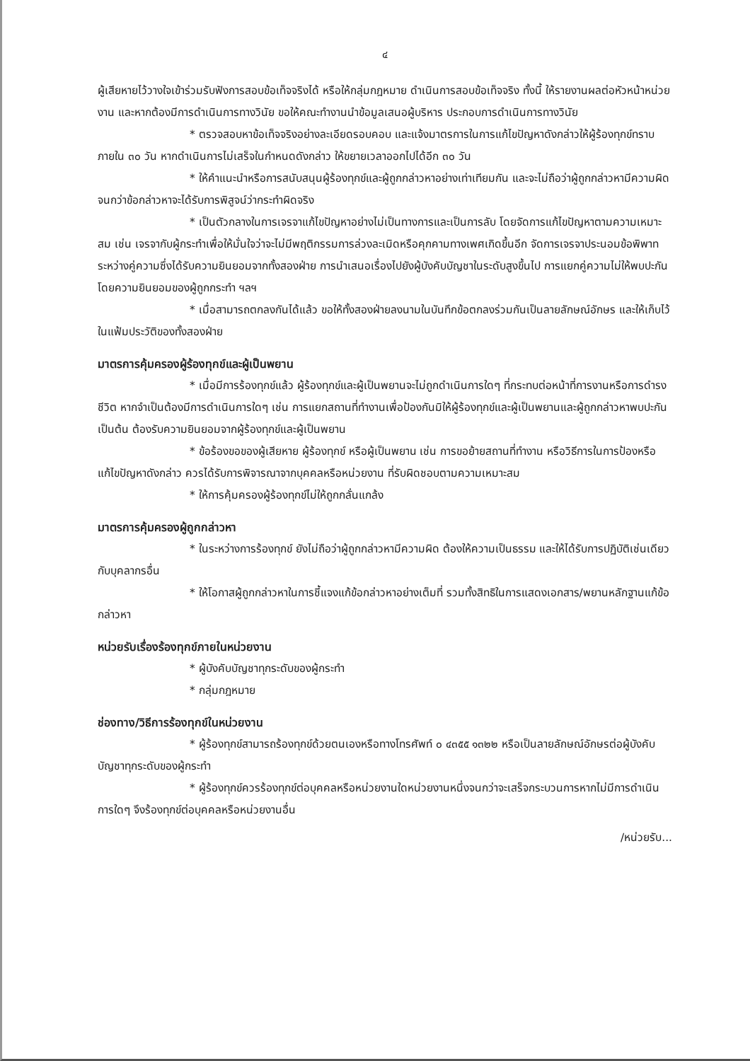๔
ผู้เสียหายไว้วางใจเข้าร่วมรับฟังการสอบข้อเท็จจริงได้ หรือให้กลุ่มกฎหมาย ดำเนินการสอบข้อเท็จจริง ทั้งนี้ ให้รายงานผลต่อหัวหน้าหน่วยงาน และหากต้องมีการดำเนินการทางวินัย ขอให้คณะทำงานนำข้อมูลเสนอผู้บริหาร ประกอบการดำเนินการทางวินัย
* ตรวจสอบหาข้อเท็จจริงอย่างละเอียดรอบคอบ และแจ้งมาตรการในการแก้ไขปัญหาดังกล่าวให้ผู้ร้องทุกข์ทราบภายใน ๓๐ วัน หากดำเนินการไม่เสร็จในกำหนดดังกล่าว ให้ขยายเวลาออกไปได้อีก ๓๐ วัน
* ให้คำแนะนำหรือการสนับสนุนผู้ร้องทุกข์และผู้ถูกกล่าวหาอย่างเท่าเทียมกัน และจะไม่ถือว่าผู้ถูกกล่าวหามีความผิด จนกว่าข้อกล่าวหาจะได้รับการพิสูจน์ว่ากระทำผิดจริง
* เป็นตัวกลางในการเจรจาแก้ไขปัญหาอย่างไม่เป็นทางการและเป็นการลับ โดยจัดการแก้ไขปัญหาตามความเหมาะสม เช่น เจรจากับผู้กระทำเพื่อให้มั่นใจว่าจะไม่มีพฤติกรรมการล่วงละเมิดหรือคุกคามทางเพศเกิดขึ้นอีก จัดการเจรจาประนอมข้อพิพาทระหว่างคู่ความซึ่งได้รับความยินยอมจากทั้งสองฝ่าย การนำเสนอเรื่องไปยังผู้บังคับบัญชาในระดับสูงขึ้นไป การแยกคู่ความไม่ให้พบปะกันโดยความยินยอมของผู้ถูกกระทำ ฯลฯ
* เมื่อสามารถตกลงกันได้แล้ว ขอให้ทั้งสองฝ่ายลงนามในบันทึกข้อตกลงร่วมกันเป็นลายลักษณ์อักษร และให้เก็บไว้ในแฟ้มประวัติของทั้งสองฝ่าย
มาตรการคุ้มครองผู้ร้องทุกข์และผู้เป็นพยาน
* เมื่อมีการร้องทุกข์แล้ว ผู้ร้องทุกข์และผู้เป็นพยานจะไม่ถูกดำเนินการใดๆ ที่กระทบต่อหน้าที่การงานหรือการดำรงชีวิต หากจำเป็นต้องมีการดำเนินการใดๆ เช่น การแยกสถานที่ทำงานเพื่อป้องกันมิให้ผู้ร้องทุกข์และผู้เป็นพยานและผู้ถูกกล่าวหาพบปะกัน เป็นต้น ต้องรับความยินยอมจากผู้ร้องทุกข์และผู้เป็นพยาน
* ข้อร้องขอของผู้เสียหาย ผู้ร้องทุกข์ หรือผู้เป็นพยาน เช่น การขอย้ายสถานที่ทำงาน หรือวิธีการในการป้องหรือแก้ไขปัญหาดังกล่าว ควรได้รับการพิจารณาจากบุคคลหรือหน่วยงาน ที่รับผิดชอบตามความเหมาะสม
* ให้การคุ้มครองผู้ร้องทุกข์ไม่ให้ถูกกลั่นแกล้ง
มาตรการคุ้มครองผู้ถูกกล่าวหา
* ในระหว่างการร้องทุกข์ ยังไม่ถือว่าผู้ถูกกล่าวหามีความผิด ต้องให้ความเป็นธรรม และให้ได้รับการปฏิบัติเช่นเดียวกับบุคลากรอื่น
* ให้โอกาสผู้ถูกกล่าวหาในการชี้แจงแก้ข้อกล่าวหาอย่างเต็มที่ รวมทั้งสิทธิในการแสดงเอกสาร/พยานหลักฐานแก้ข้อกล่าวหา
หน่วยรับเรื่องร้องทุกข์ภายในหน่วยงาน
* ผู้บังคับบัญชาทุกระดับของผู้กระทำ
* กลุ่มกฎหมาย
ช่องทาง/วิธีการร้องทุกข์ในหน่วยงาน
* ผู้ร้องทุกข์สามารถร้องทุกข์ด้วยตนเองหรือทางโทรศัพท์ ๐ ๔๓๕๕ ๑๓๒๒ หรือเป็นลายลักษณ์อักษรต่อผู้บังคับบัญชาทุกระดับของผู้กระทำ
* ผู้ร้องทุกข์ควรร้องทุกข์ต่อบุคคลหรือหน่วยงานใดหน่วยงานหนึ่งจนกว่าจะเสร็จกระบวนการหากไม่มีการดำเนินการใดๆ จึงร้องทุกข์ต่อบุคคลหรือหน่วยงานอื่น
/หน่วยรับ...